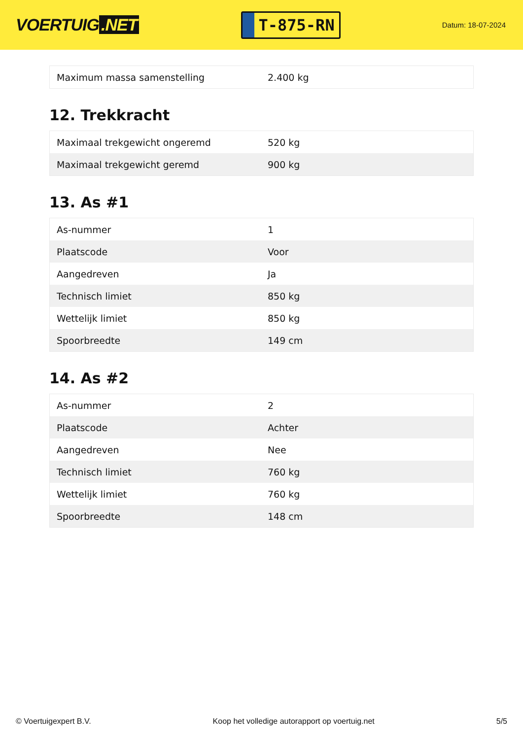VOERTUIG.NET
T-875-RN
Datum: 18-07-2024
| Maximum massa samenstelling | 2.400 kg |
12. Trekkracht
| Maximaal trekgewicht ongeremd | 520 kg |
| Maximaal trekgewicht geremd | 900 kg |
13. As #1
| As-nummer | 1 |
| Plaatscode | Voor |
| Aangedreven | Ja |
| Technisch limiet | 850 kg |
| Wettelijk limiet | 850 kg |
| Spoorbreedte | 149 cm |
14. As #2
| As-nummer | 2 |
| Plaatscode | Achter |
| Aangedreven | Nee |
| Technisch limiet | 760 kg |
| Wettelijk limiet | 760 kg |
| Spoorbreedte | 148 cm |
© Voertuigexpert B.V. Koop het volledige autorapport op voertuig.net 5/5